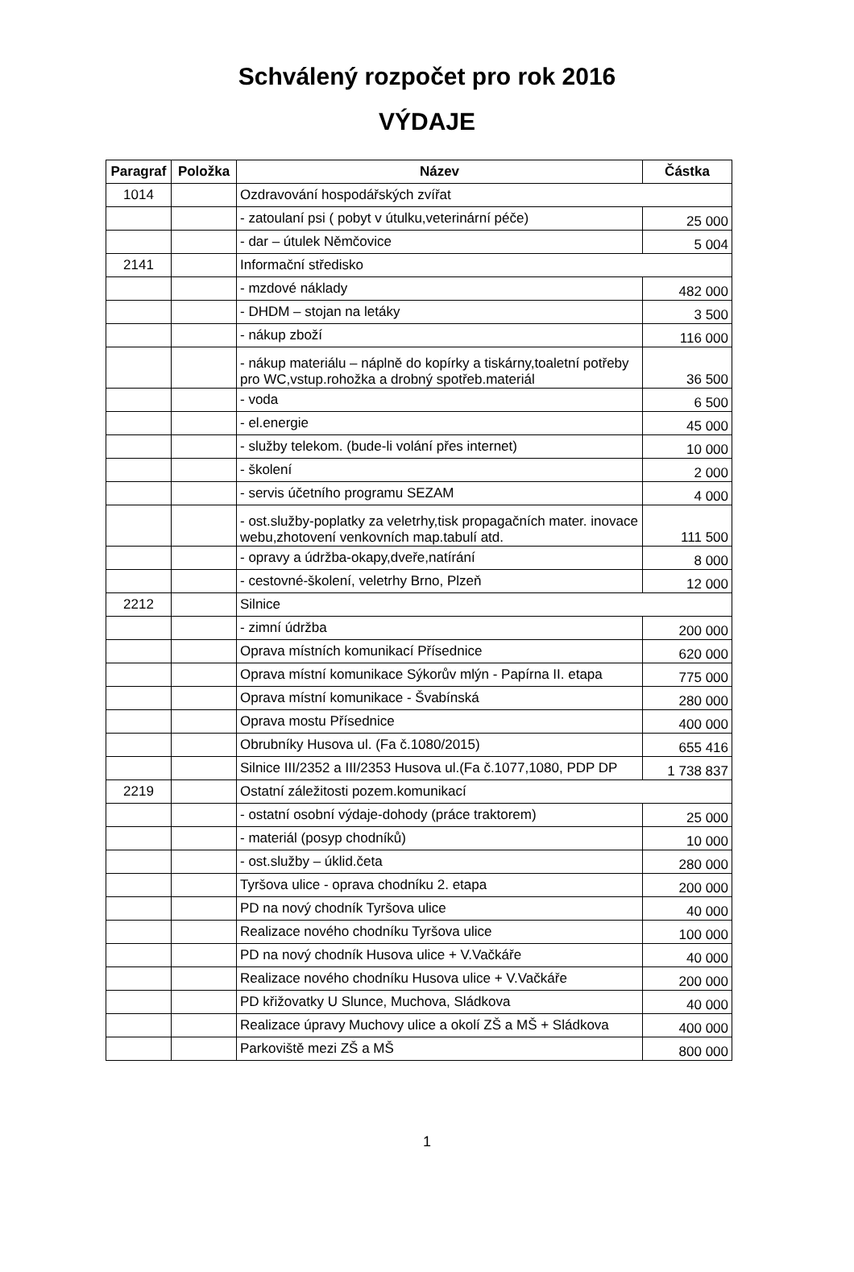Schválený rozpočet pro rok 2016
VÝDAJE
| Paragraf | Položka | Název | Částka |
| --- | --- | --- | --- |
| 1014 | | Ozdravování hospodářských zvířat | |
| | | - zatoulaní psi ( pobyt v útulku,veterinární péče) | 25 000 |
| | | - dar – útulek Němčovice | 5 004 |
| 2141 | | Informační středisko | |
| | | - mzdové náklady | 482 000 |
| | | - DHDM – stojan na letáky | 3 500 |
| | | - nákup zboží | 116 000 |
| | | - nákup materiálu – náplně do kopírky a tiskárny,toaletní potřeby pro WC,vstup.rohožka a drobný spotřeb.materiál | 36 500 |
| | | - voda | 6 500 |
| | | - el.energie | 45 000 |
| | | - služby telekom. (bude-li volání přes internet) | 10 000 |
| | | - školení | 2 000 |
| | | - servis účetního programu SEZAM | 4 000 |
| | | - ost.služby-poplatky za veletrhy,tisk propagačních mater. inovace webu,zhotovení venkovních map.tabulí atd. | 111 500 |
| | | - opravy a údržba-okapy,dveře,natírání | 8 000 |
| | | - cestovné-školení, veletrhy Brno, Plzeň | 12 000 |
| 2212 | | Silnice | |
| | | - zimní údržba | 200 000 |
| | | Oprava místních komunikací Přísednice | 620 000 |
| | | Oprava místní komunikace Sýkorův mlýn - Papírna II. etapa | 775 000 |
| | | Oprava místní komunikace - Švabínská | 280 000 |
| | | Oprava mostu Přísednice | 400 000 |
| | | Obrubníky Husova ul. (Fa č.1080/2015) | 655 416 |
| | | Silnice III/2352 a III/2353 Husova ul.(Fa č.1077,1080, PDP DP | 1 738 837 |
| 2219 | | Ostatní záležitosti pozem.komunikací | |
| | | - ostatní osobní výdaje-dohody (práce traktorem) | 25 000 |
| | | - materiál (posyp chodníků) | 10 000 |
| | | - ost.služby – úklid.četa | 280 000 |
| | | Tyršova ulice - oprava chodníku 2. etapa | 200 000 |
| | | PD na nový chodník Tyršova ulice | 40 000 |
| | | Realizace nového chodníku Tyršova ulice | 100 000 |
| | | PD na nový chodník Husova ulice + V.Vačkáře | 40 000 |
| | | Realizace nového chodníku Husova ulice + V.Vačkáře | 200 000 |
| | | PD křižovatky U Slunce, Muchova, Sládkova | 40 000 |
| | | Realizace úpravy Muchovy ulice a okolí ZŠ a MŠ + Sládkova | 400 000 |
| | | Parkoviště mezi ZŠ a MŠ | 800 000 |
1